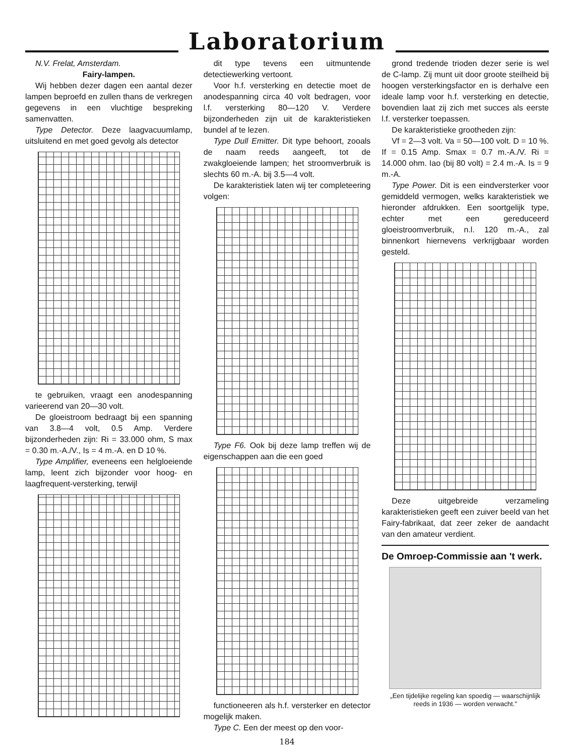Laboratorium
N.V. Frelat, Amsterdam.
Fairy-lampen.
Wij hebben dezer dagen een aantal dezer lampen beproefd en zullen thans de verkregen gegevens in een vluchtige bespreking samenvatten.
Type Detector. Deze laagvacuumlamp, uitsluitend en met goed gevolg als detector
te gebruiken, vraagt een anodespanning varieerend van 20—30 volt.
De gloeistroom bedraagt bij een spanning van 3.8—4 volt, 0.5 Amp. Verdere bijzonderheden zijn: Ri = 33.000 ohm, S max = 0.30 m.-A./V., Is = 4 m.-A. en D 10 %.
Type Amplifier, eveneens een helgloeiende lamp, leent zich bijzonder voor hoog- en laagfrequent-versterking, terwijl
dit type tevens een uitmuntende detectiewerking vertoont.
Voor h.f. versterking en detectie moet de anodespanning circa 40 volt bedragen, voor l.f. versterking 80—120 V. Verdere bijzonderheden zijn uit de karakteristieken bundel af te lezen.
Type Dull Emitter. Dit type behoort, zooals de naam reeds aangeeft, tot de zwakgloeiende lampen; het stroomverbruik is slechts 60 m.-A. bij 3.5—4 volt.
De karakteristiek laten wij ter completeering volgen:
Type F6. Ook bij deze lamp treffen wij de eigenschappen aan die een goed
functioneeren als h.f. versterker en detector mogelijk maken.
Type C. Een der meest op den voor-
184
grond tredende trioden dezer serie is wel de C-lamp. Zij munt uit door groote steilheid bij hoogen versterkingsfactor en is derhalve een ideale lamp voor h.f. versterking en detectie, bovendien laat zij zich met succes als eerste l.f. versterker toepassen.
De karakteristieke grootheden zijn:
Vf = 2—3 volt. Va = 50—100 volt. D = 10 %. If = 0.15 Amp. Smax = 0.7 m.-A./V. Ri = 14.000 ohm. Iao (bij 80 volt) = 2.4 m.-A. Is = 9 m.-A.
Type Power. Dit is een eindversterker voor gemiddeld vermogen, welks karakteristiek we hieronder afdrukken. Een soortgelijk type, echter met een gereduceerd gloeistroomverbruik, n.l. 120 m.-A., zal binnenkort hiernevens verkrijgbaar worden gesteld.
Deze uitgebreide verzameling karakteristieken geeft een zuiver beeld van het Fairy-fabrikaat, dat zeer zeker de aandacht van den amateur verdient.
De Omroep-Commissie aan 't werk.
„Een tijdelijke regeling kan spoedig — waarschijnlijk reeds in 1936 — worden verwacht."